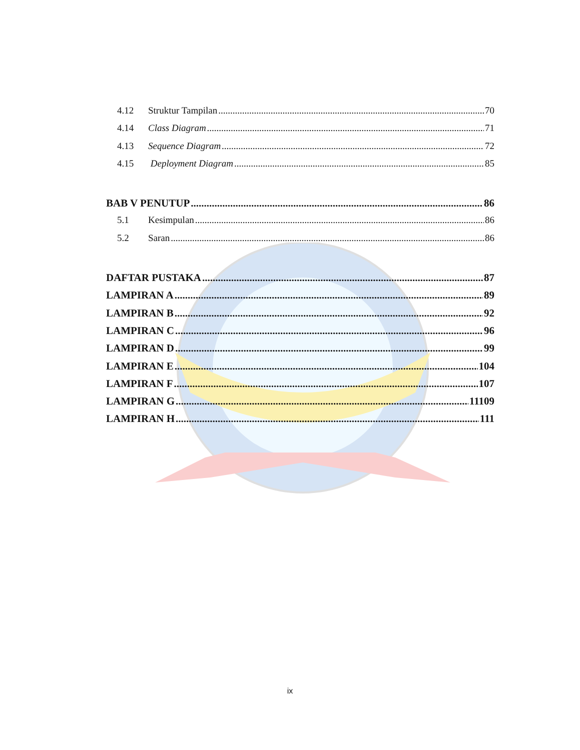4.12 Struktur Tampilan 70
4.14 Class Diagram 71
4.13 Sequence Diagram 72
4.15 Deployment Diagram 85
BAB V PENUTUP 86
5.1 Kesimpulan 86
5.2 Saran 86
DAFTAR PUSTAKA 87
LAMPIRAN A 89
LAMPIRAN B 92
LAMPIRAN C 96
LAMPIRAN D 99
LAMPIRAN E 104
LAMPIRAN F 107
LAMPIRAN G 11109
LAMPIRAN H 111
ix